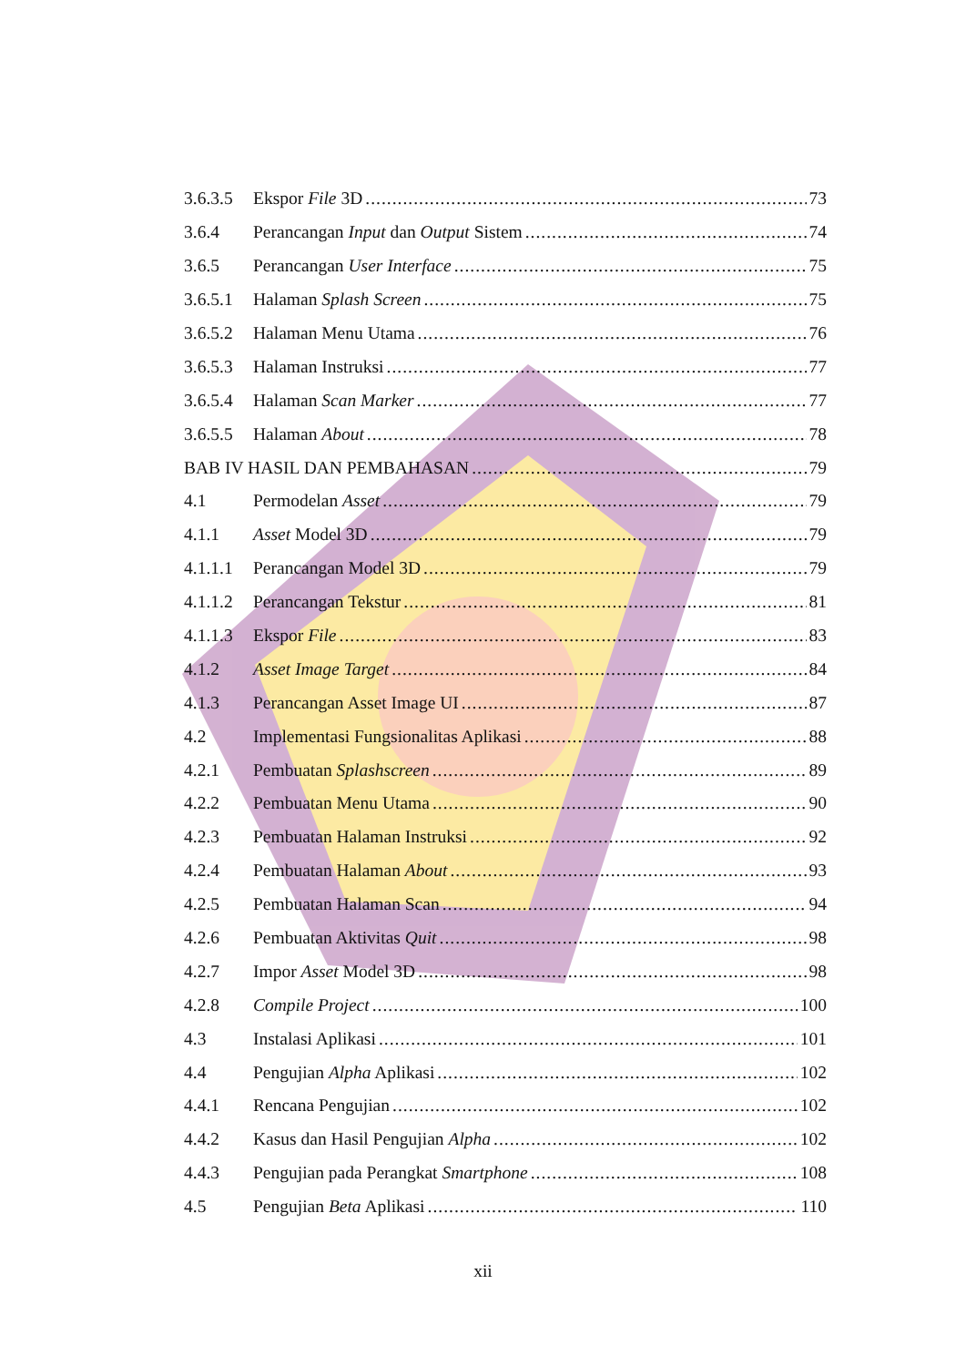3.6.3.5 Ekspor File 3D 73
3.6.4 Perancangan Input dan Output Sistem 74
3.6.5 Perancangan User Interface 75
3.6.5.1 Halaman Splash Screen 75
3.6.5.2 Halaman Menu Utama 76
3.6.5.3 Halaman Instruksi 77
3.6.5.4 Halaman Scan Marker 77
3.6.5.5 Halaman About 78
BAB IV HASIL DAN PEMBAHASAN 79
4.1 Permodelan Asset 79
4.1.1 Asset Model 3D 79
4.1.1.1 Perancangan Model 3D 79
4.1.1.2 Perancangan Tekstur 81
4.1.1.3 Ekspor File 83
4.1.2 Asset Image Target 84
4.1.3 Perancangan Asset Image UI 87
4.2 Implementasi Fungsionalitas Aplikasi 88
4.2.1 Pembuatan Splashscreen 89
4.2.2 Pembuatan Menu Utama 90
4.2.3 Pembuatan Halaman Instruksi 92
4.2.4 Pembuatan Halaman About 93
4.2.5 Pembuatan Halaman Scan 94
4.2.6 Pembuatan Aktivitas Quit 98
4.2.7 Impor Asset Model 3D 98
4.2.8 Compile Project 100
4.3 Instalasi Aplikasi 101
4.4 Pengujian Alpha Aplikasi 102
4.4.1 Rencana Pengujian 102
4.4.2 Kasus dan Hasil Pengujian Alpha 102
4.4.3 Pengujian pada Perangkat Smartphone 108
4.5 Pengujian Beta Aplikasi 110
xii